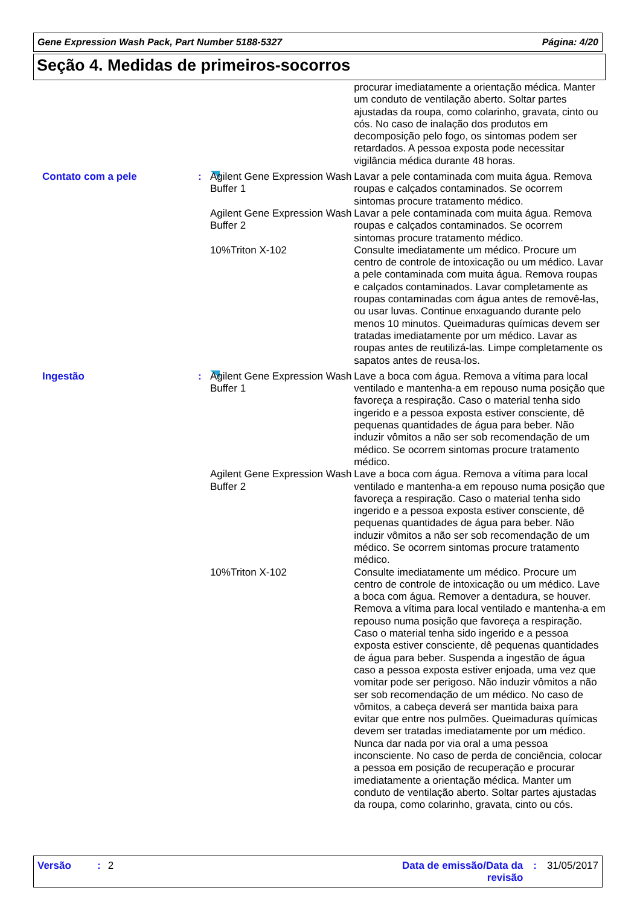Gene Expression Wash Pack, Part Number 5188-5327 Página: 4/20
Seção 4. Medidas de primeiros-socorros
procurar imediatamente a orientação médica. Manter um conduto de ventilação aberto. Soltar partes ajustadas da roupa, como colarinho, gravata, cinto ou cós. No caso de inalação dos produtos em decomposição pelo fogo, os sintomas podem ser retardados. A pessoa exposta pode necessitar vigilância médica durante 48 horas.
Contato com a pele : Agilent Gene Expression Wash Buffer 1
Lavar a pele contaminada com muita água. Remova roupas e calçados contaminados. Se ocorrem sintomas procure tratamento médico.
Agilent Gene Expression Wash Buffer 2
Lavar a pele contaminada com muita água. Remova roupas e calçados contaminados. Se ocorrem sintomas procure tratamento médico.
10%Triton X-102 Consulte imediatamente um médico. Procure um centro de controle de intoxicação ou um médico. Lavar a pele contaminada com muita água. Remova roupas e calçados contaminados. Lavar completamente as roupas contaminadas com água antes de removê-las, ou usar luvas. Continue enxaguando durante pelo menos 10 minutos. Queimaduras químicas devem ser tratadas imediatamente por um médico. Lavar as roupas antes de reutilizá-las. Limpe completamente os sapatos antes de reusa-los.
Ingestão : Agilent Gene Expression Wash Buffer 1
Lave a boca com água. Remova a vítima para local ventilado e mantenha-a em repouso numa posição que favoreça a respiração. Caso o material tenha sido ingerido e a pessoa exposta estiver consciente, dê pequenas quantidades de água para beber. Não induzir vômitos a não ser sob recomendação de um médico. Se ocorrem sintomas procure tratamento médico.
Agilent Gene Expression Wash Buffer 2
Lave a boca com água. Remova a vítima para local ventilado e mantenha-a em repouso numa posição que favoreça a respiração. Caso o material tenha sido ingerido e a pessoa exposta estiver consciente, dê pequenas quantidades de água para beber. Não induzir vômitos a não ser sob recomendação de um médico. Se ocorrem sintomas procure tratamento médico.
10%Triton X-102 Consulte imediatamente um médico. Procure um centro de controle de intoxicação ou um médico. Lave a boca com água. Remover a dentadura, se houver. Remova a vítima para local ventilado e mantenha-a em repouso numa posição que favoreça a respiração. Caso o material tenha sido ingerido e a pessoa exposta estiver consciente, dê pequenas quantidades de água para beber. Suspenda a ingestão de água caso a pessoa exposta estiver enjoada, uma vez que vomitar pode ser perigoso. Não induzir vômitos a não ser sob recomendação de um médico. No caso de vômitos, a cabeça deverá ser mantida baixa para evitar que entre nos pulmões. Queimaduras químicas devem ser tratadas imediatamente por um médico. Nunca dar nada por via oral a uma pessoa inconsciente. No caso de perda de conciência, colocar a pessoa em posição de recuperação e procurar imediatamente a orientação médica. Manter um conduto de ventilação aberto. Soltar partes ajustadas da roupa, como colarinho, gravata, cinto ou cós.
Versão: 2 Data de emissão/Data da revisão: 31/05/2017